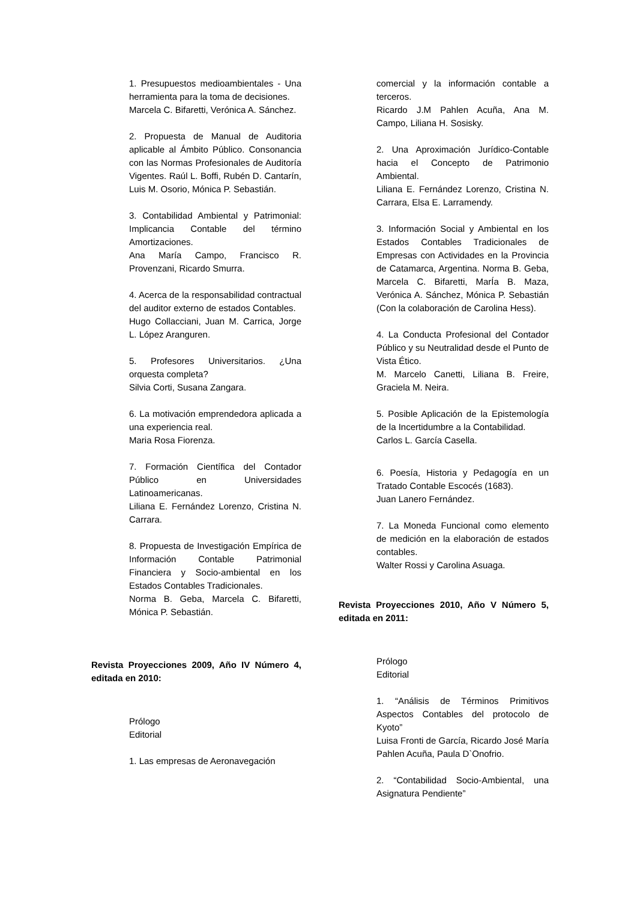1. Presupuestos medioambientales - Una herramienta para la toma de decisiones.
Marcela C. Bifaretti, Verónica A. Sánchez.
2. Propuesta de Manual de Auditoria aplicable al Ámbito Público. Consonancia con las Normas Profesionales de Auditoría Vigentes. Raúl L. Boffi, Rubén D. Cantarín, Luis M. Osorio, Mónica P. Sebastián.
3. Contabilidad Ambiental y Patrimonial: Implicancia Contable del término Amortizaciones.
Ana María Campo, Francisco R. Provenzani, Ricardo Smurra.
4. Acerca de la responsabilidad contractual del auditor externo de estados Contables.
Hugo Collacciani, Juan M. Carrica, Jorge L. López Aranguren.
5. Profesores Universitarios. ¿Una orquesta completa?
Silvia Corti, Susana Zangara.
6. La motivación emprendedora aplicada a una experiencia real.
Maria Rosa Fiorenza.
7. Formación Científica del Contador Público en Universidades Latinoamericanas.
Liliana E. Fernández Lorenzo, Cristina N. Carrara.
8. Propuesta de Investigación Empírica de Información Contable Patrimonial Financiera y Socio-ambiental en los Estados Contables Tradicionales.
Norma B. Geba, Marcela C. Bifaretti, Mónica P. Sebastián.
Revista Proyecciones 2009, Año IV Número 4, editada en 2010:
Prólogo
Editorial
1. Las empresas de Aeronavegación
comercial y la información contable a terceros.
Ricardo J.M Pahlen Acuña, Ana M. Campo, Liliana H. Sosisky.
2. Una Aproximación Jurídico-Contable hacia el Concepto de Patrimonio Ambiental.
Liliana E. Fernández Lorenzo, Cristina N. Carrara, Elsa E. Larramendy.
3. Información Social y Ambiental en los Estados Contables Tradicionales de Empresas con Actividades en la Provincia de Catamarca, Argentina. Norma B. Geba, Marcela C. Bifaretti, MarÍa B. Maza, Verónica A. Sánchez, Mónica P. Sebastián (Con la colaboración de Carolina Hess).
4. La Conducta Profesional del Contador Público y su Neutralidad desde el Punto de Vista Ético.
M. Marcelo Canetti, Liliana B. Freire, Graciela M. Neira.
5. Posible Aplicación de la Epistemología de la Incertidumbre a la Contabilidad.
Carlos L. García Casella.
6. Poesía, Historia y Pedagogía en un Tratado Contable Escocés (1683).
Juan Lanero Fernández.
7. La Moneda Funcional como elemento de medición en la elaboración de estados contables.
Walter Rossi y Carolina Asuaga.
Revista Proyecciones 2010, Año V Número 5, editada en 2011:
Prólogo
Editorial
1. “Análisis de Términos Primitivos Aspectos Contables del protocolo de Kyoto”
Luisa Fronti de García, Ricardo José María Pahlen Acuña, Paula D`Onofrio.
2. “Contabilidad Socio-Ambiental, una Asignatura Pendiente”